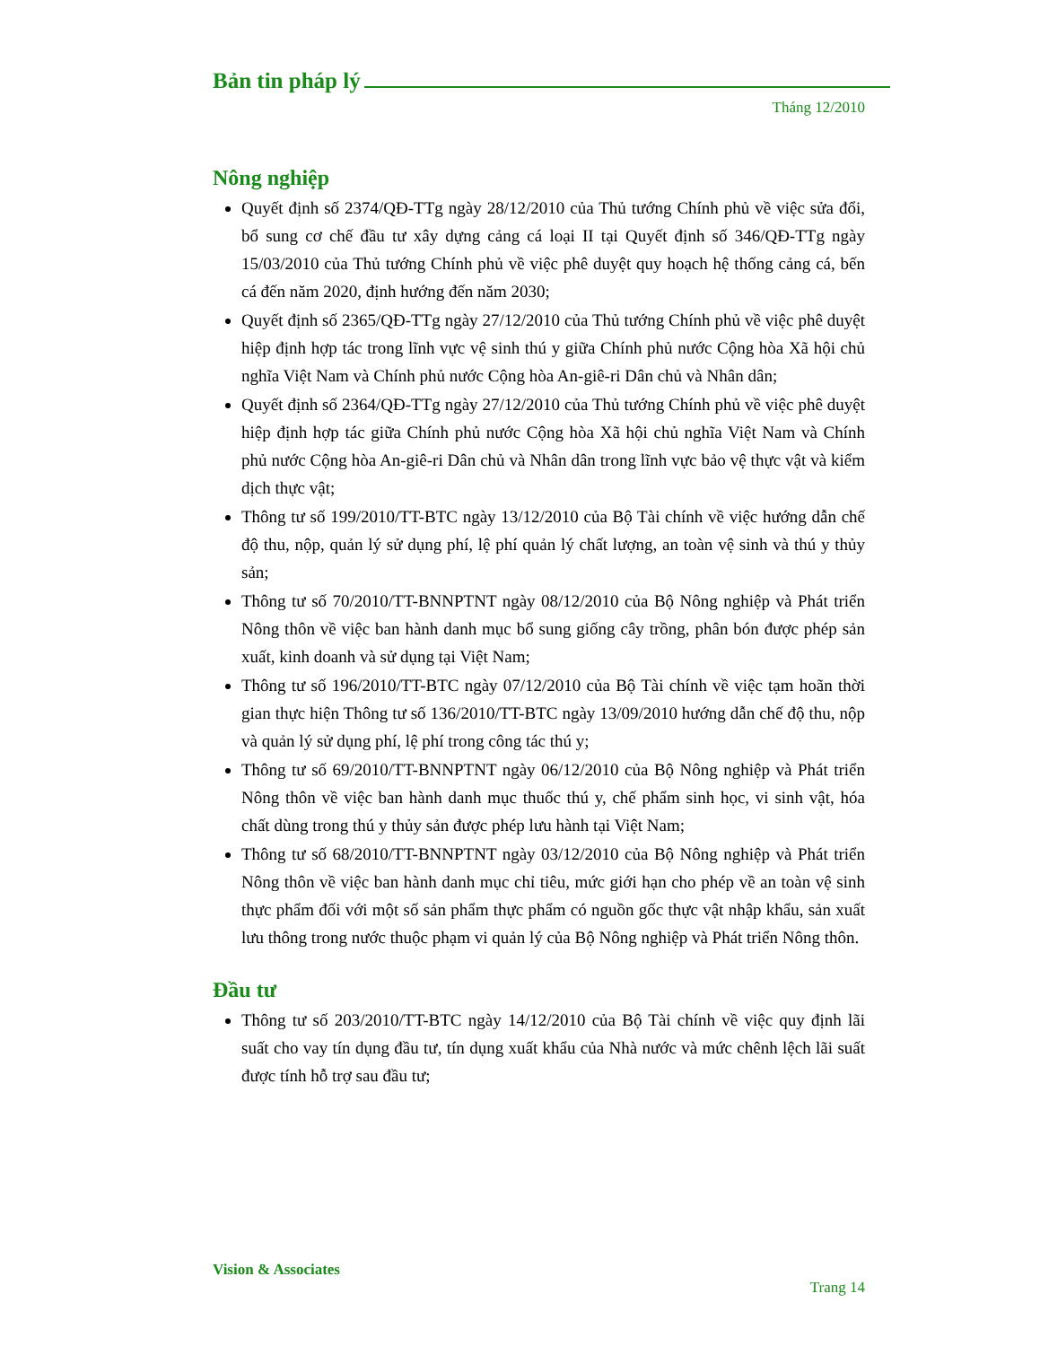Bản tin pháp lý
Tháng 12/2010
Nông nghiệp
Quyết định số 2374/QĐ-TTg ngày 28/12/2010 của Thủ tướng Chính phủ về việc sửa đổi, bổ sung cơ chế đầu tư xây dựng cảng cá loại II tại Quyết định số 346/QĐ-TTg ngày 15/03/2010 của Thủ tướng Chính phủ về việc phê duyệt quy hoạch hệ thống cảng cá, bến cá đến năm 2020, định hướng đến năm 2030;
Quyết định số 2365/QĐ-TTg ngày 27/12/2010 của Thủ tướng Chính phủ về việc phê duyệt hiệp định hợp tác trong lĩnh vực vệ sinh thú y giữa Chính phủ nước Cộng hòa Xã hội chủ nghĩa Việt Nam và Chính phủ nước Cộng hòa An-giê-ri Dân chủ và Nhân dân;
Quyết định số 2364/QĐ-TTg ngày 27/12/2010 của Thủ tướng Chính phủ về việc phê duyệt hiệp định hợp tác giữa Chính phủ nước Cộng hòa Xã hội chủ nghĩa Việt Nam và Chính phủ nước Cộng hòa An-giê-ri Dân chủ và Nhân dân trong lĩnh vực bảo vệ thực vật và kiểm dịch thực vật;
Thông tư số 199/2010/TT-BTC ngày 13/12/2010 của Bộ Tài chính về việc hướng dẫn chế độ thu, nộp, quản lý sử dụng phí, lệ phí quản lý chất lượng, an toàn vệ sinh và thú y thủy sản;
Thông tư số 70/2010/TT-BNNPTNT ngày 08/12/2010 của Bộ Nông nghiệp và Phát triển Nông thôn về việc ban hành danh mục bổ sung giống cây trồng, phân bón được phép sản xuất, kinh doanh và sử dụng tại Việt Nam;
Thông tư số 196/2010/TT-BTC ngày 07/12/2010 của Bộ Tài chính về việc tạm hoãn thời gian thực hiện Thông tư số 136/2010/TT-BTC ngày 13/09/2010 hướng dẫn chế độ thu, nộp và quản lý sử dụng phí, lệ phí trong công tác thú y;
Thông tư số 69/2010/TT-BNNPTNT ngày 06/12/2010 của Bộ Nông nghiệp và Phát triển Nông thôn về việc ban hành danh mục thuốc thú y, chế phẩm sinh học, vi sinh vật, hóa chất dùng trong thú y thủy sản được phép lưu hành tại Việt Nam;
Thông tư số 68/2010/TT-BNNPTNT ngày 03/12/2010 của Bộ Nông nghiệp và Phát triển Nông thôn về việc ban hành danh mục chỉ tiêu, mức giới hạn cho phép về an toàn vệ sinh thực phẩm đối với một số sản phẩm thực phẩm có nguồn gốc thực vật nhập khẩu, sản xuất lưu thông trong nước thuộc phạm vi quản lý của Bộ Nông nghiệp và Phát triển Nông thôn.
Đầu tư
Thông tư số 203/2010/TT-BTC ngày 14/12/2010 của Bộ Tài chính về việc quy định lãi suất cho vay tín dụng đầu tư, tín dụng xuất khẩu của Nhà nước và mức chênh lệch lãi suất được tính hỗ trợ sau đầu tư;
Vision & Associates
Trang 14